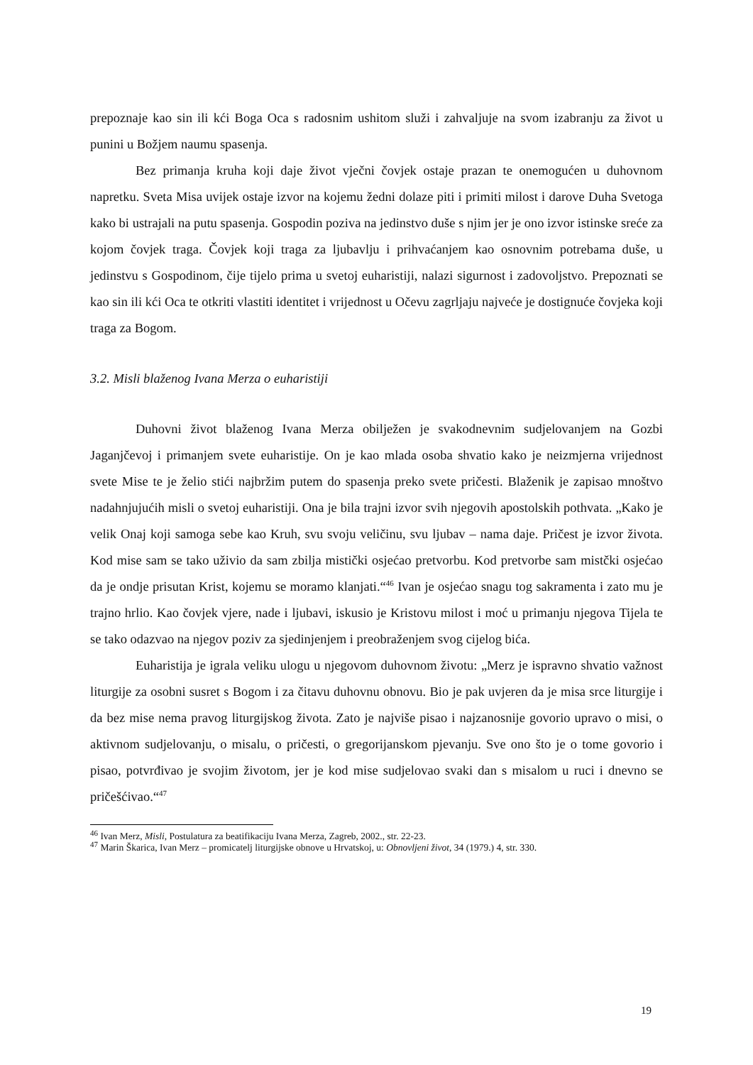prepoznaje kao sin ili kći Boga Oca s radosnim ushitom služi i zahvaljuje na svom izabranju za život u punini u Božjem naumu spasenja.
Bez primanja kruha koji daje život vječni čovjek ostaje prazan te onemogućen u duhovnom napretku. Sveta Misa uvijek ostaje izvor na kojemu žedni dolaze piti i primiti milost i darove Duha Svetoga kako bi ustrajali na putu spasenja. Gospodin poziva na jedinstvo duše s njim jer je ono izvor istinske sreće za kojom čovjek traga. Čovjek koji traga za ljubavlju i prihvaćanjem kao osnovnim potrebama duše, u jedinstvu s Gospodinom, čije tijelo prima u svetoj euharistiji, nalazi sigurnost i zadovoljstvo. Prepoznati se kao sin ili kći Oca te otkriti vlastiti identitet i vrijednost u Očevu zagrljaju najveće je dostignuće čovjeka koji traga za Bogom.
3.2. Misli blaženog Ivana Merza o euharistiji
Duhovni život blaženog Ivana Merza obilježen je svakodnevnim sudjelovanjem na Gozbi Jaganjčevoj i primanjem svete euharistije. On je kao mlada osoba shvatio kako je neizmjerna vrijednost svete Mise te je želio stići najbržim putem do spasenja preko svete pričesti. Blaženik je zapisao mnoštvo nadahnjujućih misli o svetoj euharistiji. Ona je bila trajni izvor svih njegovih apostolskih pothvata. „Kako je velik Onaj koji samoga sebe kao Kruh, svu svoju veličinu, svu ljubav – nama daje. Pričest je izvor života. Kod mise sam se tako uživio da sam zbilja mistički osjećao pretvorbu. Kod pretvorbe sam mistčki osjećao da je ondje prisutan Krist, kojemu se moramo klanjati.“<sup>46</sup> Ivan je osjećao snagu tog sakramenta i zato mu je trajno hrlio. Kao čovjek vjere, nade i ljubavi, iskusio je Kristovu milost i moć u primanju njegova Tijela te se tako odazvao na njegov poziv za sjedinjenjem i preobraženjem svog cijelog bića.
Euharistija je igrala veliku ulogu u njegovom duhovnom životu: „Merz je ispravno shvatio važnost liturgije za osobni susret s Bogom i za čitavu duhovnu obnovu. Bio je pak uvjeren da je misa srce liturgije i da bez mise nema pravog liturgijskog života. Zato je najviše pisao i najzanosnije govorio upravo o misi, o aktivnom sudjelovanju, o misalu, o pričesti, o gregorijanskom pjevanju. Sve ono što je o tome govorio i pisao, potvrđivao je svojim životom, jer je kod mise sudjelovao svaki dan s misalom u ruci i dnevno se pričešćivao.“<sup>47</sup>
<sup>46</sup> Ivan Merz, Misli, Postulatura za beatifikaciju Ivana Merza, Zagreb, 2002., str. 22-23.
<sup>47</sup> Marin Škarica, Ivan Merz – promicatelj liturgijske obnove u Hrvatskoj, u: Obnovljeni život, 34 (1979.) 4, str. 330.
19